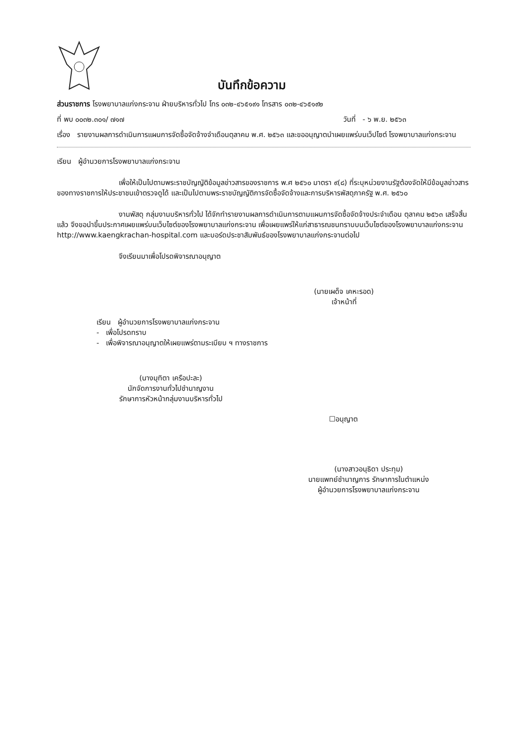บันทึกข้อความ
ส่วนราชการ โรงพยาบาลแก่งกระจาน ฝ่ายบริหารทั่วไป โทร ๐๓๒-๔๖๕๑๙๑ โทรสาร ๐๓๒-๔๖๕๑๙๒
ที่ พบ ๐๐๓๒.๓๐๑/ ๗๑๗ วันที่ - ๖ พ.ย. ๒๕๖๓
เรื่อง รายงานผลการดำเนินการแผนการจัดซื้อจัดจ้างจำเดือนตุลาคม พ.ศ. ๒๕๖๓ และขออนุญาตนำเผยแพร่บนเว็ปไซต์ โรงพยาบาลแก่งกระจาน
เรียน ผู้อำนวยการโรงพยาบาลแก่งกระจาน
เพื่อให้เป็นไปตามพระราชบัญญัติข้อมูลข่าวสารของราชการ พ.ศ ๒๕๖๐ มาตรา ๙(๘) ที่ระบุหน่วยงานรัฐต้องจัดให้มีข้อมูลข่าวสารของทางราชการให้ประชาชนเข้าตรวจดูได้ และเป็นไปตามพระราชบัญญัติการจัดซื้อจัดจ้างและการบริหารพัสดุภาครัฐ พ.ศ. ๒๕๖๐
งานพัสดุ กลุ่มงานบริหารทั่วไป ได้จักทำรายงานผลการดำเนินการตามแผนการจัดซื้อจัดจ้างประจำเดือน ตุลาคม ๒๕๖๓ เสร็จสิ้นแล้ว จึงขอนำขึ้นประกาศเผยแพร่บนเว็บไซต์ของโรงพยาบาลแก่งกระจาน เพื่อเผยแพร่ให้แก่สาธารณชนทราบบนเว็บไซต์ของโรงพยาบาลแก่งกระจาน http://www.kaengkrachan-hospital.com และบอร์ดประชาสัมพันธ์ของโรงพยาบาลแก่งกระจานต่อไป
จึงเรียนมาเพื่อโปรดพิจารณาอนุญาต
(นายเผด็จ เคหะรอด)
เจ้าหน้าที่
เรียน ผู้อำนวยการโรงพยาบาลแก่งกระจาน
- เพื่อโปรดทราบ
- เพื่อพิจารณาอนุญาตให้เผยแพร่ตามระเบียบ ฯ ทางราชการ
(นางมุทิตา เครือปะละ)
นักจัดการงานทั่วไปชำนาญงาน
รักษาการหัวหน้ากลุ่มงานบริหารทั่วไป
☐อนุญาต
(นางสาวอนุธิดา ประทุม)
นายแพทย์ชำนาญการ รักษาการในตำแหน่ง
ผู้อำนวยการโรงพยาบาลแก่งกระจาน